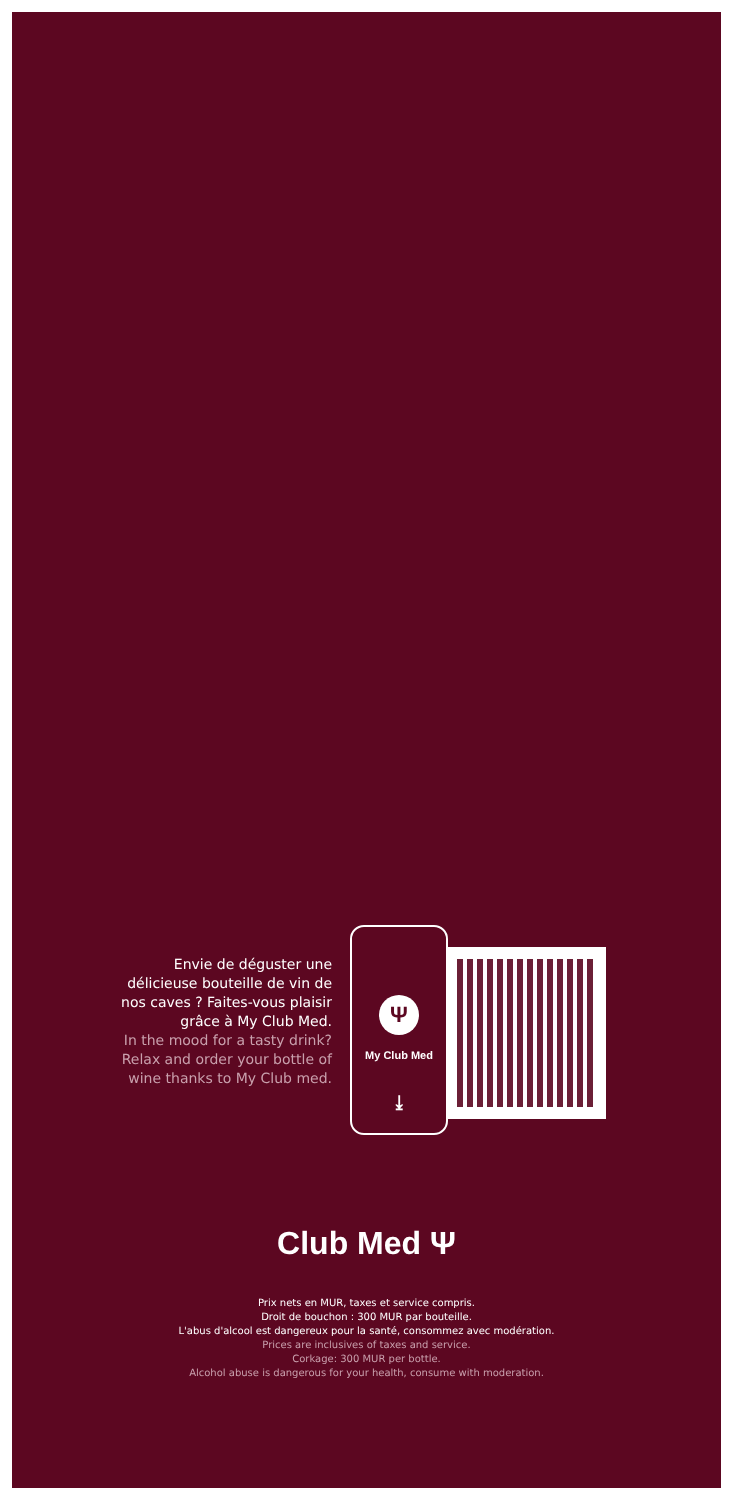Envie de déguster une délicieuse bouteille de vin de nos caves ? Faites-vous plaisir grâce à My Club Med.
In the mood for a tasty drink? Relax and order your bottle of wine thanks to My Club med.
Ψ
My Club Med
⤓
Club Med Ψ
Prix nets en MUR, taxes et service compris.
Droit de bouchon : 300 MUR par bouteille.
L'abus d'alcool est dangereux pour la santé, consommez avec modération.
Prices are inclusives of taxes and service.
Corkage: 300 MUR per bottle.
Alcohol abuse is dangerous for your health, consume with moderation.